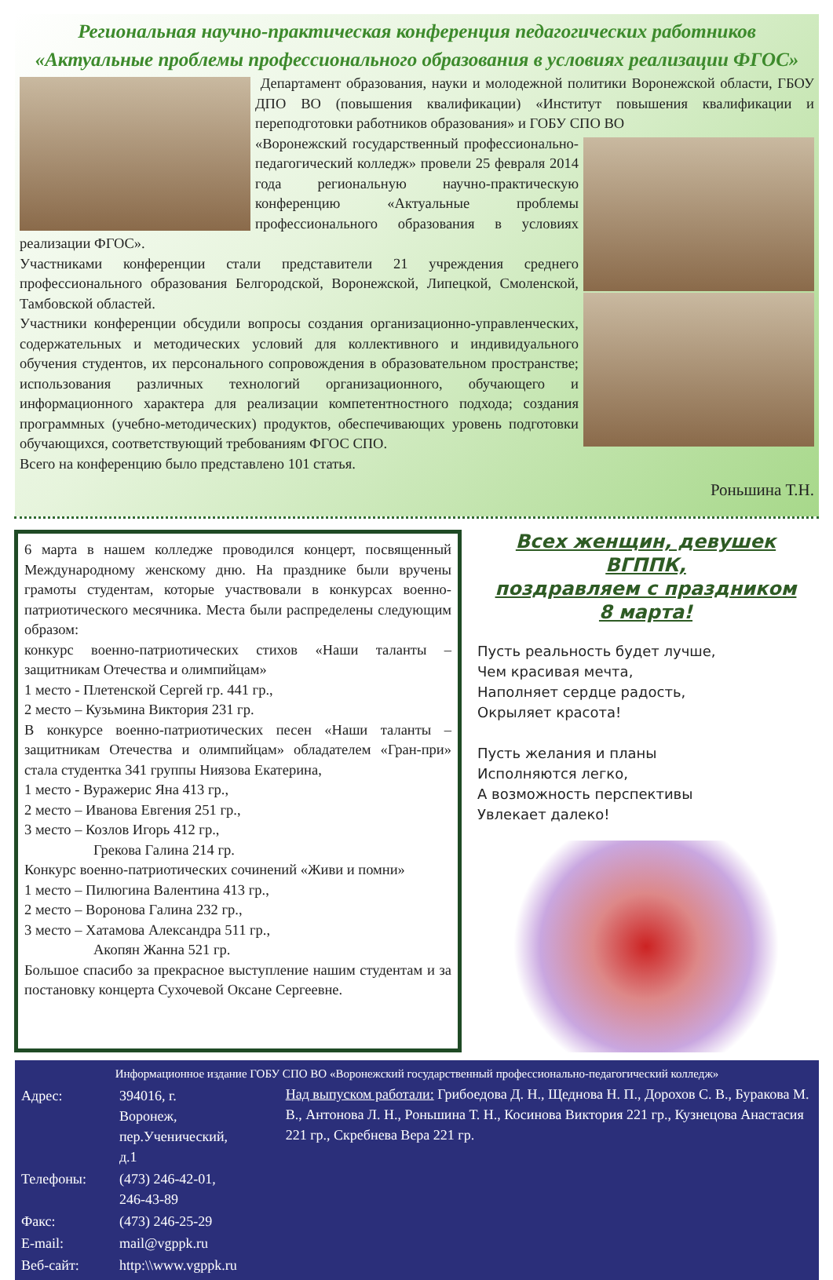Региональная научно-практическая конференция педагогических работников
«Актуальные проблемы профессионального образования в условиях реализации ФГОС»
Департамент образования, науки и молодежной политики Воронежской области, ГБОУ ДПО ВО (повышения квалификации) «Институт повышения квалификации и переподготовки работников образования» и ГОБУ СПО ВО
«Воронежский государственный профессионально-педагогический колледж» провели 25 февраля 2014 года региональную научно-практическую конференцию «Актуальные проблемы профессионального образования в условиях реализации ФГОС».
Участниками конференции стали представители 21 учреждения среднего профессионального образования Белгородской, Воронежской, Липецкой, Смоленской, Тамбовской областей.
Участники конференции обсудили вопросы создания организационно-управленческих, содержательных и методических условий для коллективного и индивидуального обучения студентов, их персонального сопровождения в образовательном пространстве; использования различных технологий организационного, обучающего и информационного характера для реализации компетентностного подхода; создания программных (учебно-методических) продуктов, обеспечивающих уровень подготовки обучающихся, соответствующий требованиям ФГОС СПО.
Всего на конференцию было представлено 101 статья.
Роньшина Т.Н.
6 марта в нашем колледже проводился концерт, посвященный Международному женскому дню. На празднике были вручены грамоты студентам, которые участвовали в конкурсах военно-патриотического месячника. Места были распределены следующим образом:
конкурс военно-патриотических стихов «Наши таланты – защитникам Отечества и олимпийцам»
1 место - Плетенской Сергей гр. 441 гр.,
2 место – Кузьмина Виктория 231 гр.
В конкурсе военно-патриотических песен «Наши таланты – защитникам Отечества и олимпийцам» обладателем «Гран-при» стала студентка 341 группы Ниязова Екатерина,
1 место - Вуражерис Яна 413 гр.,
2 место – Иванова Евгения 251 гр.,
3 место – Козлов Игорь 412 гр.,
Грекова Галина 214 гр.
Конкурс военно-патриотических сочинений «Живи и помни»
1 место – Пилюгина Валентина 413 гр.,
2 место – Воронова Галина 232 гр.,
3 место – Хатамова Александра 511 гр.,
Акопян Жанна 521 гр.
Большое спасибо за прекрасное выступление нашим студентам и за постановку концерта Сухочевой Оксане Сергеевне.
Всех женщин, девушек ВГППК,
поздравляем с праздником
8 марта!
Пусть реальность будет лучше,
Чем красивая мечта,
Наполняет сердце радость,
Окрыляет красота!
Пусть желания и планы
Исполняются легко,
А возможность перспективы
Увлекает далеко!
Информационное издание ГОБУ СПО ВО «Воронежский государственный профессионально-педагогический колледж»
| Адрес: | 394016, г. Воронеж, пер.Ученический, д.1 |
| Телефоны: | (473) 246-42-01, 246-43-89 |
| Факс: | (473) 246-25-29 |
| E-mail: | mail@vgppk.ru |
| Веб-сайт: | http:\\www.vgppk.ru |
Над выпуском работали: Грибоедова Д. Н., Щеднова Н. П., Дорохов С. В., Буракова М. В., Антонова Л. Н., Роньшина Т. Н., Косинова Виктория 221 гр., Кузнецова Анастасия 221 гр., Скребнева Вера 221 гр.